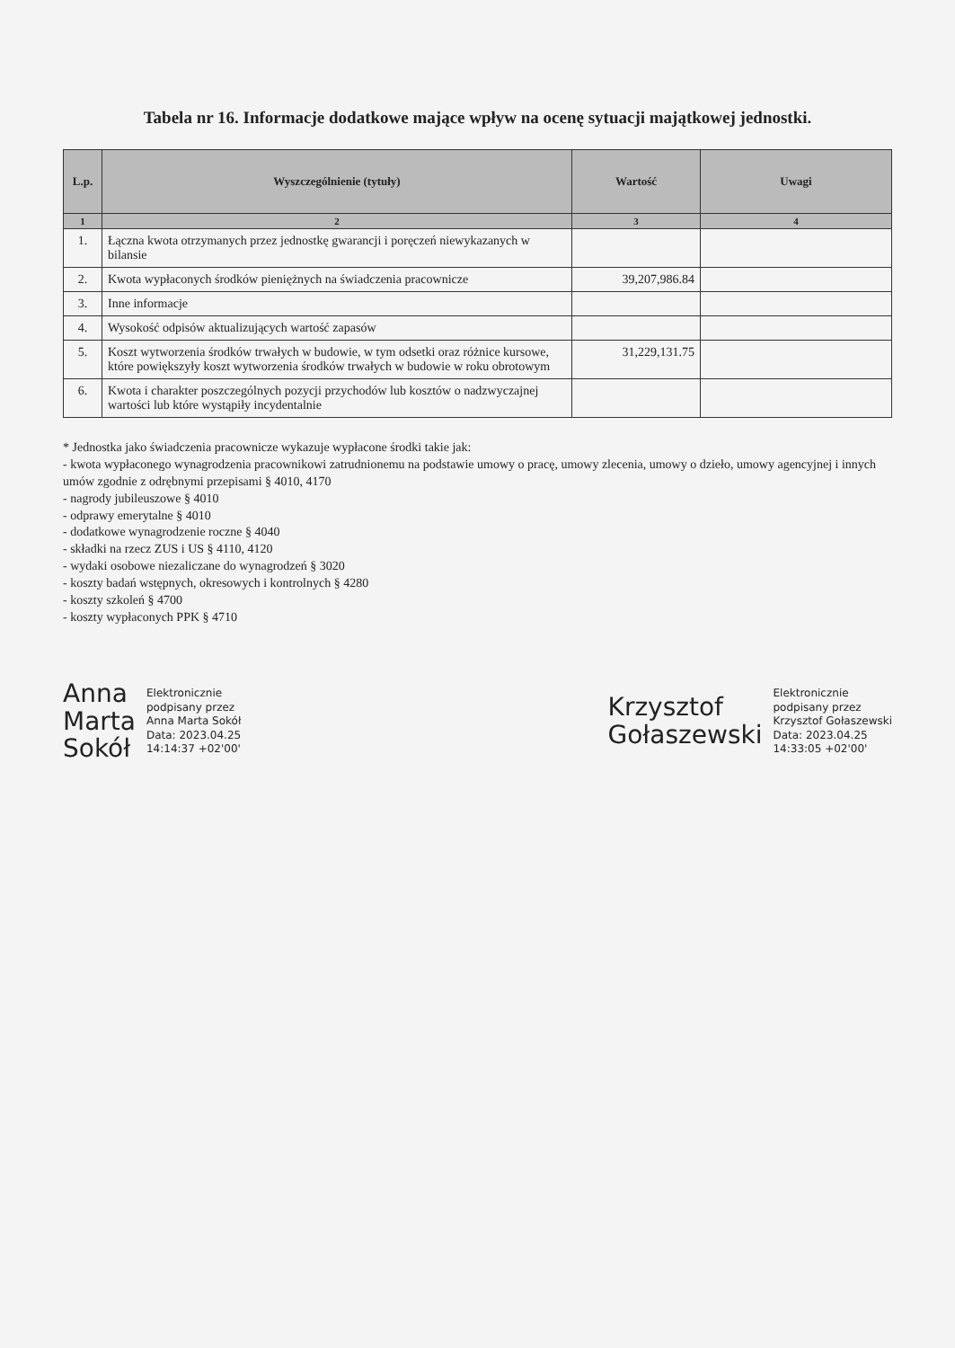Tabela nr 16. Informacje dodatkowe mające wpływ na ocenę sytuacji majątkowej jednostki.
| L.p. | Wyszczególnienie (tytuły) | Wartość | Uwagi |
| --- | --- | --- | --- |
| 1 | 2 | 3 | 4 |
| 1. | Łączna kwota otrzymanych przez jednostkę gwarancji i poręczeń niewykazanych w bilansie | | |
| 2. | Kwota wypłaconych środków pieniężnych na świadczenia pracownicze | 39,207,986.84 | |
| 3. | Inne informacje | | |
| 4. | Wysokość odpisów aktualizujących wartość zapasów | | |
| 5. | Koszt wytworzenia środków trwałych w budowie, w tym odsetki oraz różnice kursowe, które powiększyły koszt wytworzenia środków trwałych w budowie w roku obrotowym | 31,229,131.75 | |
| 6. | Kwota i charakter poszczególnych pozycji przychodów lub kosztów o nadzwyczajnej wartości lub które wystąpiły incydentalnie | | |
* Jednostka jako świadczenia pracownicze wykazuje wypłacone środki takie jak:
- kwota wypłaconego wynagrodzenia pracownikowi zatrudnionemu na podstawie umowy o pracę, umowy zlecenia, umowy o dzieło, umowy agencyjnej i innych umów zgodnie z odrębnymi przepisami § 4010, 4170
- nagrody jubileuszowe § 4010
- odprawy emerytalne § 4010
- dodatkowe wynagrodzenie roczne § 4040
- składki na rzecz ZUS i US § 4110, 4120
- wydaki osobowe niezaliczane do wynagrodzeń § 3020
- koszty badań wstępnych, okresowych i kontrolnych § 4280
- koszty szkoleń § 4700
- koszty wypłaconych PPK § 4710
Anna
Marta
Sokół
Elektronicznie
podpisany przez
Anna Marta Sokół
Data: 2023.04.25
14:14:37 +02'00'
Krzysztof
Gołaszewski
Elektronicznie
podpisany przez
Krzysztof Gołaszewski
Data: 2023.04.25
14:33:05 +02'00'